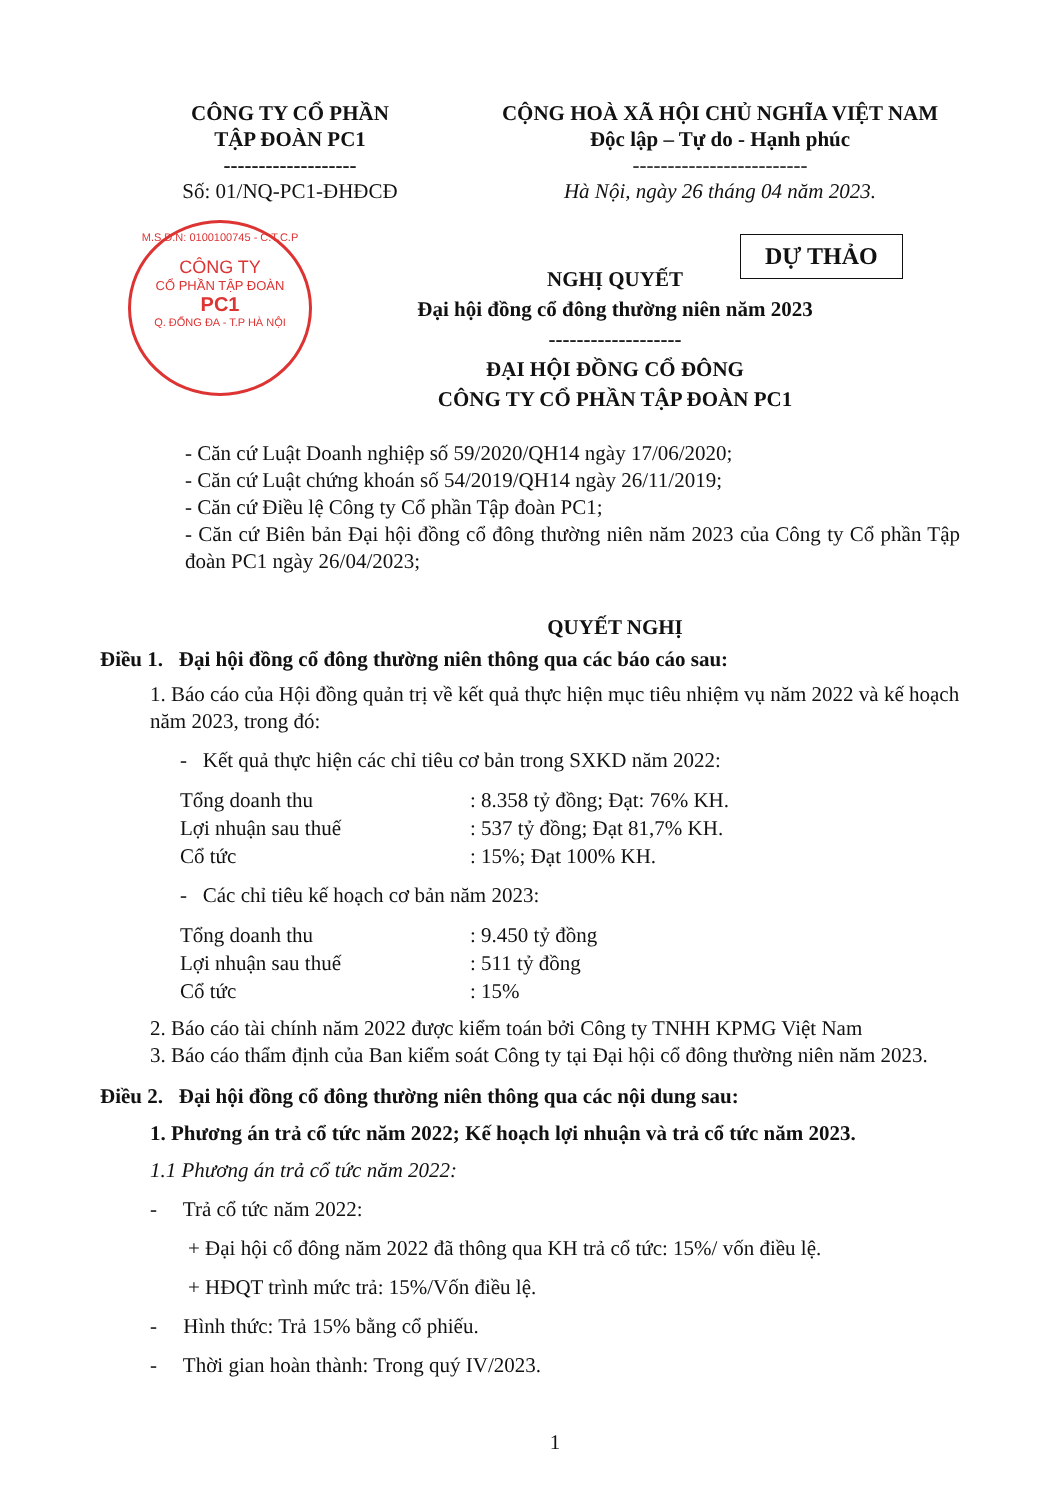CÔNG TY CỔ PHẦN
TẬP ĐOÀN PC1
-------------------
Số: 01/NQ-PC1-ĐHĐCĐ
CỘNG HOÀ XÃ HỘI CHỦ NGHĨA VIỆT NAM
Độc lập – Tự do - Hạnh phúc
-------------------------
Hà Nội, ngày 26 tháng 04 năm 2023.
M.S.D.N: 0100100745 - C.T.C.P
CÔNG TY
CỔ PHẦN TẬP ĐOÀN
PC1
Q. ĐỐNG ĐA - T.P HÀ NỘI
DỰ THẢO
NGHỊ QUYẾT
Đại hội đồng cổ đông thường niên năm 2023
-------------------
ĐẠI HỘI ĐỒNG CỔ ĐÔNG
CÔNG TY CỔ PHẦN TẬP ĐOÀN PC1
- Căn cứ Luật Doanh nghiệp số 59/2020/QH14 ngày 17/06/2020;
- Căn cứ Luật chứng khoán số 54/2019/QH14 ngày 26/11/2019;
- Căn cứ Điều lệ Công ty Cổ phần Tập đoàn PC1;
- Căn cứ Biên bản Đại hội đồng cổ đông thường niên năm 2023 của Công ty Cổ phần Tập đoàn PC1 ngày 26/04/2023;
QUYẾT NGHỊ
Điều 1. Đại hội đồng cổ đông thường niên thông qua các báo cáo sau:
1. Báo cáo của Hội đồng quản trị về kết quả thực hiện mục tiêu nhiệm vụ năm 2022 và kế hoạch năm 2023, trong đó:
- Kết quả thực hiện các chỉ tiêu cơ bản trong SXKD năm 2022:
Tổng doanh thu : 8.358 tỷ đồng; Đạt: 76% KH.
Lợi nhuận sau thuế : 537 tỷ đồng; Đạt 81,7% KH.
Cổ tức : 15%; Đạt 100% KH.
- Các chỉ tiêu kế hoạch cơ bản năm 2023:
Tổng doanh thu : 9.450 tỷ đồng
Lợi nhuận sau thuế : 511 tỷ đồng
Cổ tức : 15%
2. Báo cáo tài chính năm 2022 được kiểm toán bởi Công ty TNHH KPMG Việt Nam
3. Báo cáo thẩm định của Ban kiểm soát Công ty tại Đại hội cổ đông thường niên năm 2023.
Điều 2. Đại hội đồng cổ đông thường niên thông qua các nội dung sau:
1. Phương án trả cổ tức năm 2022; Kế hoạch lợi nhuận và trả cổ tức năm 2023.
1.1 Phương án trả cổ tức năm 2022:
- Trả cổ tức năm 2022:
+ Đại hội cổ đông năm 2022 đã thông qua KH trả cổ tức: 15%/ vốn điều lệ.
+ HĐQT trình mức trả: 15%/Vốn điều lệ.
- Hình thức: Trả 15% bằng cổ phiếu.
- Thời gian hoàn thành: Trong quý IV/2023.
1